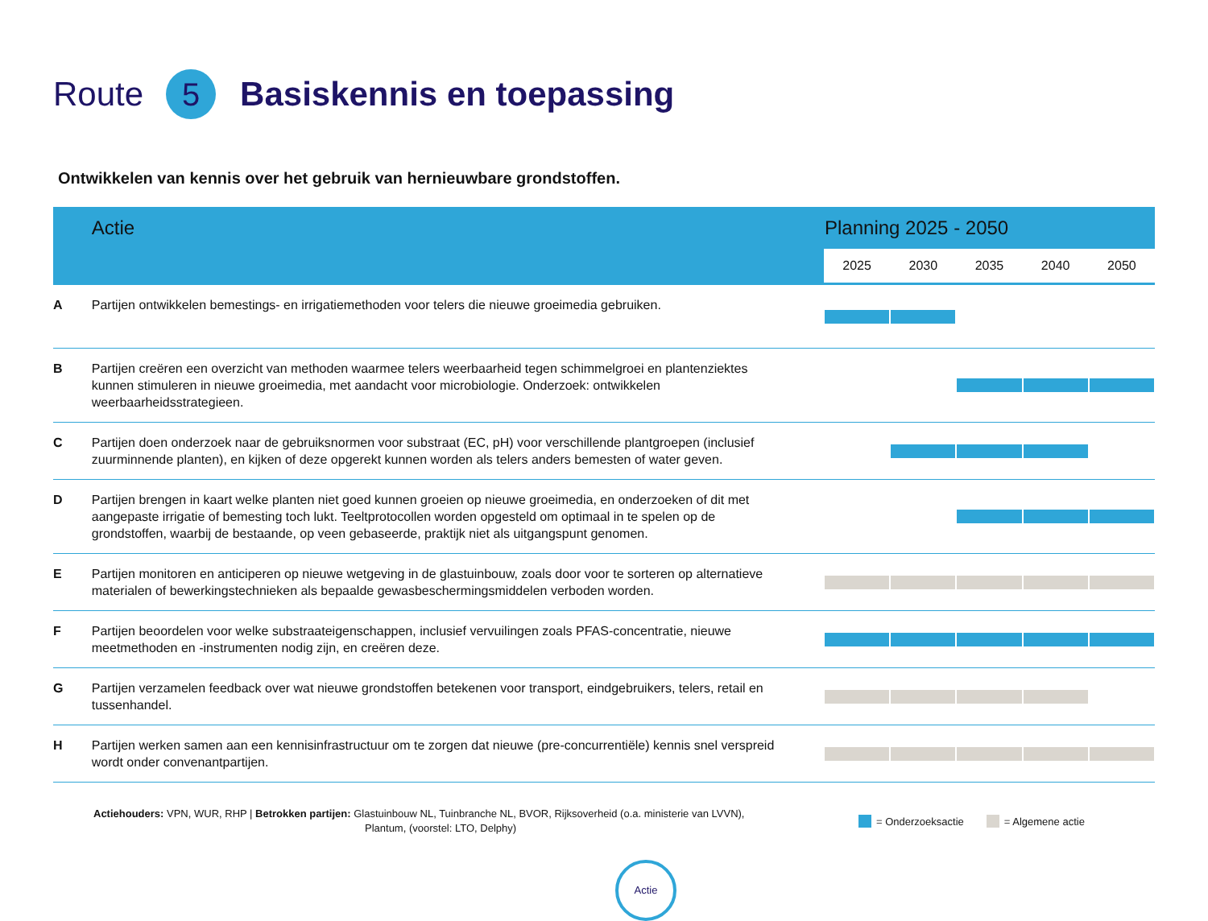Route 5 Basiskennis en toepassing
Ontwikkelen van kennis over het gebruik van hernieuwbare grondstoffen.
| | Actie | Planning 2025 - 2050 | | | | |
| --- | --- | --- | --- | --- | --- | --- |
| | | 2025 | 2030 | 2035 | 2040 | 2050 |
| A | Partijen ontwikkelen bemestings- en irrigatiemethoden voor telers die nieuwe groeimedia gebruiken. | | | | | |
| B | Partijen creëren een overzicht van methoden waarmee telers weerbaarheid tegen schimmelgroei en plantenziektes kunnen stimuleren in nieuwe groeimedia, met aandacht voor microbiologie. Onderzoek: ontwikkelen weerbaarheidsstrategieen. | | | | | |
| C | Partijen doen onderzoek naar de gebruiksnormen voor substraat (EC, pH) voor verschillende plantgroepen (inclusief zuurminnende planten), en kijken of deze opgerekt kunnen worden als telers anders bemesten of water geven. | | | | | |
| D | Partijen brengen in kaart welke planten niet goed kunnen groeien op nieuwe groeimedia, en onderzoeken of dit met aangepaste irrigatie of bemesting toch lukt. Teeltprotocollen worden opgesteld om optimaal in te spelen op de grondstoffen, waarbij de bestaande, op veen gebaseerde, praktijk niet als uitgangspunt genomen. | | | | | |
| E | Partijen monitoren en anticiperen op nieuwe wetgeving in de glastuinbouw, zoals door voor te sorteren op alternatieve materialen of bewerkingstechnieken als bepaalde gewasbeschermingsmiddelen verboden worden. | | | | | |
| F | Partijen beoordelen voor welke substraateigenschappen, inclusief vervuilingen zoals PFAS-concentratie, nieuwe meetmethoden en -instrumenten nodig zijn, en creëren deze. | | | | | |
| G | Partijen verzamelen feedback over wat nieuwe grondstoffen betekenen voor transport, eindgebruikers, telers, retail en tussenhandel. | | | | | |
| H | Partijen werken samen aan een kennisinfrastructuur om te zorgen dat nieuwe (pre-concurrentiële) kennis snel verspreid wordt onder convenantpartijen. | | | | | |
Actiehouders: VPN, WUR, RHP | Betrokken partijen: Glastuinbouw NL, Tuinbranche NL, BVOR, Rijksoverheid (o.a. ministerie van LVVN),
Plantum, (voorstel: LTO, Delphy)
= Onderzoeksactie = Algemene actie
Actie